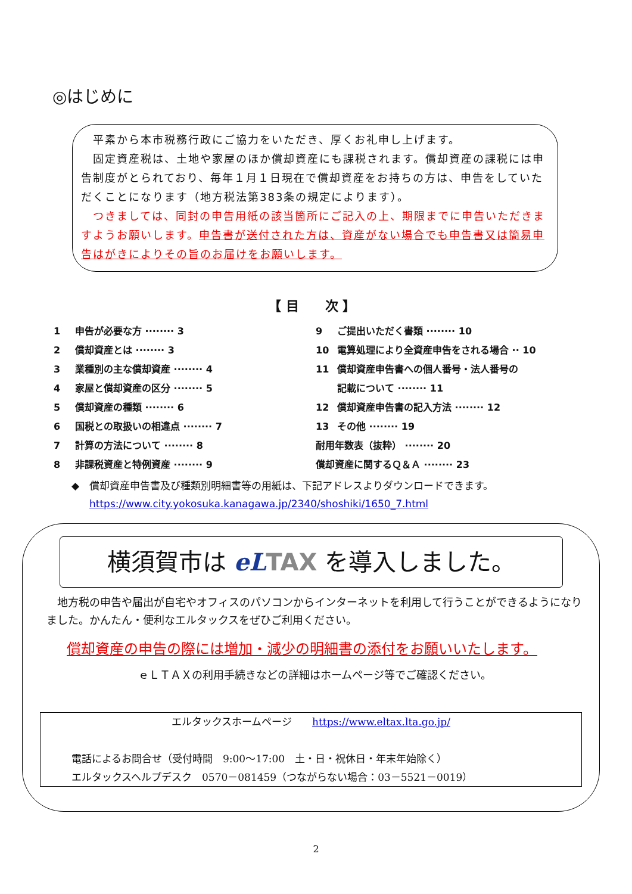◎はじめに
　平素から本市税務行政にご協力をいただき、厚くお礼申し上げます。
　固定資産税は、土地や家屋のほか償却資産にも課税されます。償却資産の課税には申告制度がとられており、毎年１月１日現在で償却資産をお持ちの方は、申告をしていただくことになります（地方税法第383条の規定によります）。
　つきましては、同封の申告用紙の該当箇所にご記入の上、期限までに申告いただきますようお願いします。申告書が送付された方は、資産がない場合でも申告書又は簡易申告はがきによりその旨のお届けをお願いします。
【 目　　次 】
1 申告が必要な方 ········ 3
2 償却資産とは ········ 3
3 業種別の主な償却資産 ········ 4
4 家屋と償却資産の区分 ········ 5
5 償却資産の種類 ········ 6
6 国税との取扱いの相違点 ········ 7
7 計算の方法について ········ 8
8 非課税資産と特例資産 ········ 9
9 ご提出いただく書類 ········ 10
10 電算処理により全資産申告をされる場合 ·· 10
11 償却資産申告書への個人番号・法人番号の
記載について ········ 11
12 償却資産申告書の記入方法 ········ 12
13 その他 ········ 19
耐用年数表（抜粋） ········ 20
償却資産に関するＱ＆Ａ ········ 23
◆　償却資産申告書及び種類別明細書等の用紙は、下記アドレスよりダウンロードできます。
https://www.city.yokosuka.kanagawa.jp/2340/shoshiki/1650_7.html
横須賀市は eL TAX を導入しました。
　地方税の申告や届出が自宅やオフィスのパソコンからインターネットを利用して行うことができるようになりました。かんたん・便利なエルタックスをぜひご利用ください。
償却資産の申告の際には増加・減少の明細書の添付をお願いいたします。
ｅＬＴＡＸの利用手続きなどの詳細はホームページ等でご確認ください。
エルタックスホームページ　　https://www.eltax.lta.go.jp/
電話によるお問合せ（受付時間　9:00～17:00　土・日・祝休日・年末年始除く）
エルタックスヘルプデスク　0570－081459（つながらない場合：03－5521－0019）
2